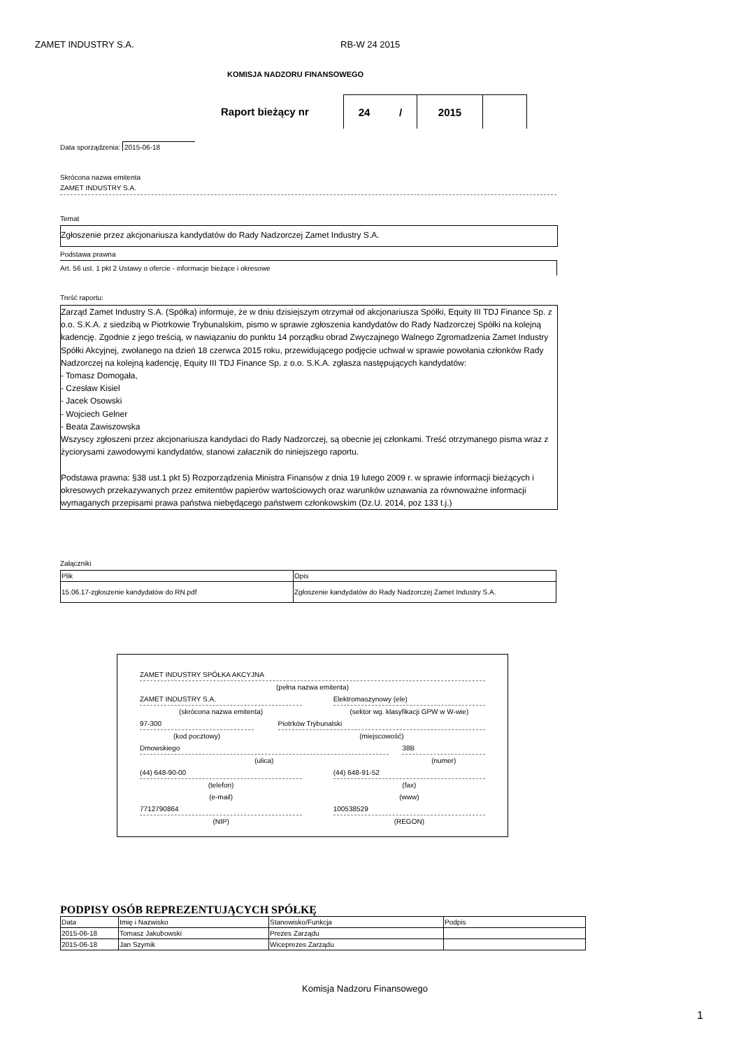ZAMET INDUSTRY S.A. RB-W 24 2015
KOMISJA NADZORU FINANSOWEGO
Raport bieżący nr 24 / 2015
Data sporządzenia: 2015-06-18
Skrócona nazwa emitenta
ZAMET INDUSTRY S.A.
Temat
Zgłoszenie przez akcjonariusza kandydatów do Rady Nadzorczej Zamet Industry S.A.
Podstawa prawna
Art. 56 ust. 1 pkt 2 Ustawy o ofercie - informacje bieżące i okresowe
Treść raportu:
Zarząd Zamet Industry S.A. (Spółka) informuje, że w dniu dzisiejszym otrzymał od akcjonariusza Spółki, Equity III TDJ Finance Sp. z o.o. S.K.A. z siedzibą w Piotrkowie Trybunalskim, pismo w sprawie zgłoszenia kandydatów do Rady Nadzorczej Spółki na kolejną kadencję. Zgodnie z jego treścią, w nawiązaniu do punktu 14 porządku obrad Zwyczajnego Walnego Zgromadzenia Zamet Industry Spółki Akcyjnej, zwołanego na dzień 18 czerwca 2015 roku, przewidującego podjęcie uchwał w sprawie powołania członków Rady Nadzorczej na kolejną kadencję, Equity III TDJ Finance Sp. z o.o. S.K.A. zgłasza następujących kandydatów:
- Tomasz Domogała,
- Czesław Kisiel
- Jacek Osowski
- Wojciech Gelner
- Beata Zawiszowska
Wszyscy zgłoszeni przez akcjonariusza kandydaci do Rady Nadzorczej, są obecnie jej członkami. Treść otrzymanego pisma wraz z życiorysami zawodowymi kandydatów, stanowi załacznik do niniejszego raportu.
Podstawa prawna: §38 ust.1 pkt 5) Rozporządzenia Ministra Finansów z dnia 19 lutego 2009 r. w sprawie informacji bieżących i okresowych przekazywanych przez emitentów papierów wartościowych oraz warunków uznawania za równoważne informacji wymaganych przepisami prawa państwa niebędącego państwem członkowskim (Dz.U. 2014, poz 133 t.j.)
Załączniki
| Plik | Opis |
| --- | --- |
| 15.06.17-zgłoszenie kandydatów do RN.pdf | Zgłoszenie kandydatów do Rady Nadzorczej Zamet Industry S.A. |
ZAMET INDUSTRY SPÓŁKA AKCYJNA
(pełna nazwa emitenta)
ZAMET INDUSTRY S.A. Elektromaszynowy (ele)
(skrócona nazwa emitenta) (sektor wg. klasyfikacji GPW w W-wie)
97-300 Piotrków Trybunalski
(kod pocztowy) (miejscowość)
Dmowskiego 38B
(ulica) (numer)
(44) 648-90-00 (44) 648-91-52
(telefon) (fax)
(e-mail) (www)
7712790864 100538529
(NIP) (REGON)
PODPISY OSÓB REPREZENTUJĄCYCH SPÓŁKĘ
| Data | Imię i Nazwisko | Stanowisko/Funkcja | Podpis |
| --- | --- | --- | --- |
| 2015-06-18 | Tomasz Jakubowski | Prezes Zarządu | |
| 2015-06-18 | Jan Szymik | Wiceprezes Zarządu | |
Komisja Nadzoru Finansowego
1